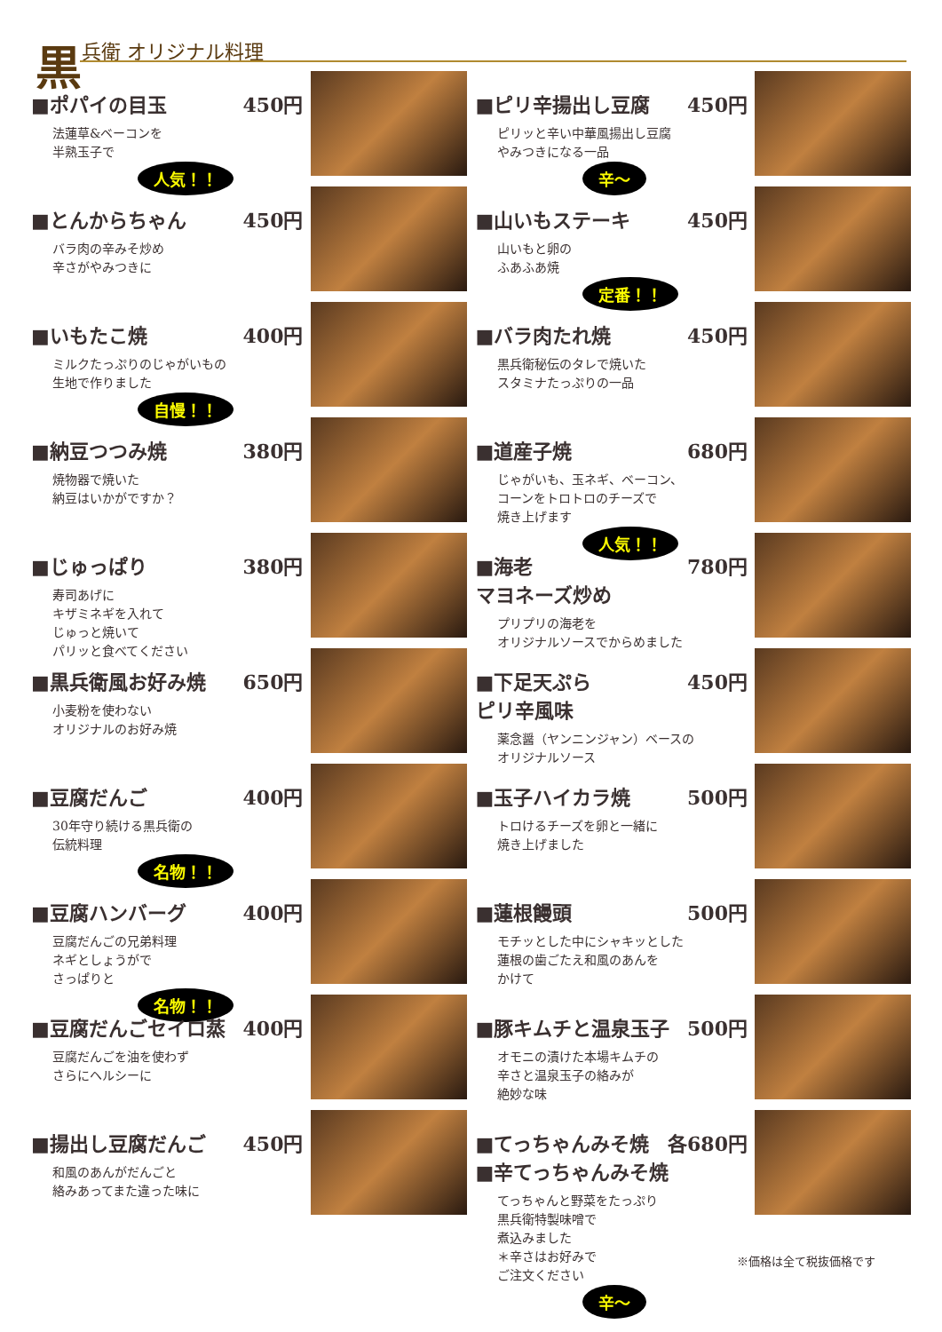黒兵衛 オリジナル料理
■ポパイの目玉 450円
法蓮草&ベーコンを
半熟玉子で
人気！！
■とんからちゃん 450円
バラ肉の辛みそ炒め
辛さがやみつきに
■いもたこ焼 400円
ミルクたっぷりのじゃがいもの
生地で作りました
自慢！！
■納豆つつみ焼 380円
焼物器で焼いた
納豆はいかがですか？
■じゅっぱり 380円
寿司あげに
キザミネギを入れて
じゅっと焼いて
パリッと食べてください
■黒兵衛風お好み焼 650円
小麦粉を使わない
オリジナルのお好み焼
■豆腐だんご 400円
30年守り続ける黒兵衛の
伝統料理
名物！！
■豆腐ハンバーグ 400円
豆腐だんごの兄弟料理
ネギとしょうがで
さっぱりと
名物！！
■豆腐だんごセイロ蒸 400円
豆腐だんごを油を使わず
さらにヘルシーに
■揚出し豆腐だんご 450円
和風のあんがだんごと
絡みあってまた違った味に
■ピリ辛揚出し豆腐 450円
ピリッと辛い中華風揚出し豆腐
やみつきになる一品
辛～
■山いもステーキ 450円
山いもと卵の
ふあふあ焼
定番！！
■バラ肉たれ焼 450円
黒兵衛秘伝のタレで焼いた
スタミナたっぷりの一品
■道産子焼 680円
じゃがいも、玉ネギ、ベーコン、
コーンをトロトロのチーズで
焼き上げます
人気！！
■海老
マヨネーズ炒め 780円
プリプリの海老を
オリジナルソースでからめました
■下足天ぷら
ピリ辛風味 450円
薬念醤（ヤンニンジャン）ベースの
オリジナルソース
■玉子ハイカラ焼 500円
トロけるチーズを卵と一緒に
焼き上げました
■蓮根饅頭 500円
モチッとした中にシャキッとした
蓮根の歯ごたえ和風のあんを
かけて
■豚キムチと温泉玉子 500円
オモニの漬けた本場キムチの
辛さと温泉玉子の絡みが
絶妙な味
■てっちゃんみそ焼 各680円
■辛てっちゃんみそ焼
てっちゃんと野菜をたっぷり
黒兵衛特製味噌で
煮込みました
＊辛さはお好みで
ご注文ください
辛～
※価格は全て税抜価格です